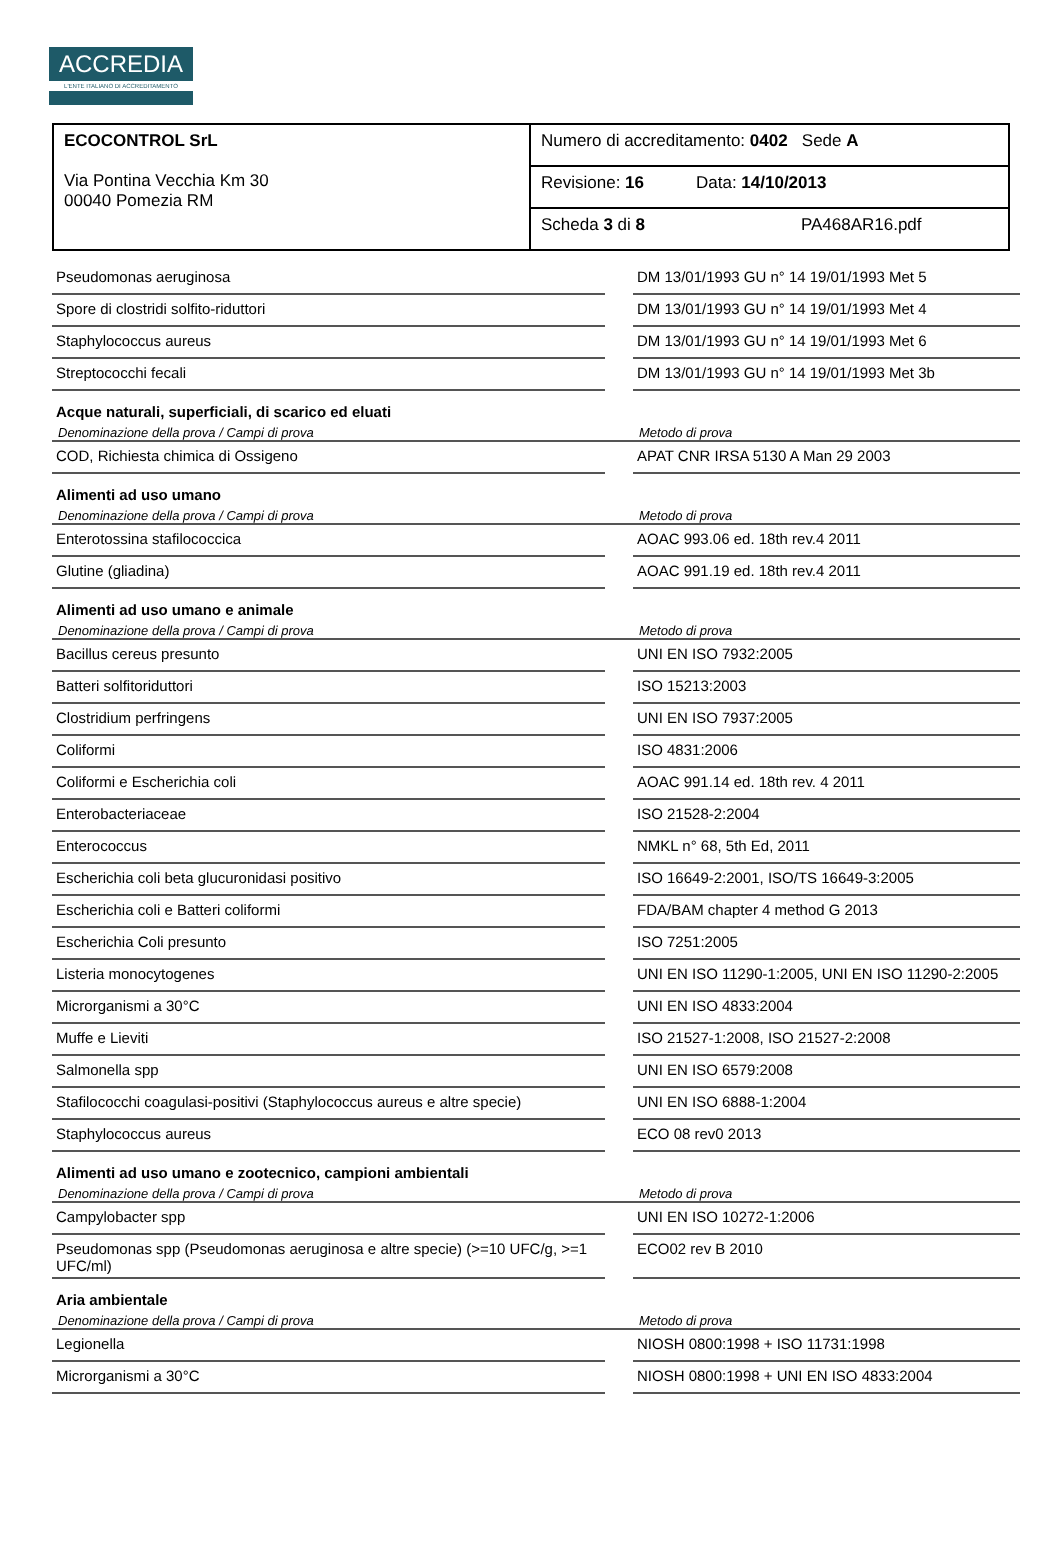ACCREDIA
L'ENTE ITALIANO DI ACCREDITAMENTO
| ECOCONTROL SrL Via Pontina Vecchia Km 30 00040 Pomezia RM | Numero di accreditamento: 0402 Sede A |
| | Revisione: 16 Data: 14/10/2013 |
| | Scheda 3 di 8 PA468AR16.pdf |
| Pseudomonas aeruginosa | | DM 13/01/1993 GU n° 14 19/01/1993 Met 5 |
| Spore di clostridi solfito-riduttori | | DM 13/01/1993 GU n° 14 19/01/1993 Met 4 |
| Staphylococcus aureus | | DM 13/01/1993 GU n° 14 19/01/1993 Met 6 |
| Streptococchi fecali | | DM 13/01/1993 GU n° 14 19/01/1993 Met 3b |
| Acque naturali, superficiali, di scarico ed eluati | | |
| Denominazione della prova / Campi di prova | | Metodo di prova |
| COD, Richiesta chimica di Ossigeno | | APAT CNR IRSA 5130 A Man 29 2003 |
| Alimenti ad uso umano | | |
| Denominazione della prova / Campi di prova | | Metodo di prova |
| Enterotossina stafilococcica | | AOAC 993.06 ed. 18th rev.4 2011 |
| Glutine (gliadina) | | AOAC 991.19 ed. 18th rev.4 2011 |
| Alimenti ad uso umano e animale | | |
| Denominazione della prova / Campi di prova | | Metodo di prova |
| Bacillus cereus presunto | | UNI EN ISO 7932:2005 |
| Batteri solfitoriduttori | | ISO 15213:2003 |
| Clostridium perfringens | | UNI EN ISO 7937:2005 |
| Coliformi | | ISO 4831:2006 |
| Coliformi e Escherichia coli | | AOAC 991.14 ed. 18th rev. 4 2011 |
| Enterobacteriaceae | | ISO 21528-2:2004 |
| Enterococcus | | NMKL n° 68, 5th Ed, 2011 |
| Escherichia coli beta glucuronidasi positivo | | ISO 16649-2:2001, ISO/TS 16649-3:2005 |
| Escherichia coli e Batteri coliformi | | FDA/BAM chapter 4 method G 2013 |
| Escherichia Coli presunto | | ISO 7251:2005 |
| Listeria monocytogenes | | UNI EN ISO 11290-1:2005, UNI EN ISO 11290-2:2005 |
| Microrganismi a 30°C | | UNI EN ISO 4833:2004 |
| Muffe e Lieviti | | ISO 21527-1:2008, ISO 21527-2:2008 |
| Salmonella spp | | UNI EN ISO 6579:2008 |
| Stafilococchi coagulasi-positivi (Staphylococcus aureus e altre specie) | | UNI EN ISO 6888-1:2004 |
| Staphylococcus aureus | | ECO 08 rev0 2013 |
| Alimenti ad uso umano e zootecnico, campioni ambientali | | |
| Denominazione della prova / Campi di prova | | Metodo di prova |
| Campylobacter spp | | UNI EN ISO 10272-1:2006 |
| Pseudomonas spp (Pseudomonas aeruginosa e altre specie) (>=10 UFC/g, >=1 UFC/ml) | | ECO02 rev B 2010 |
| Aria ambientale | | |
| Denominazione della prova / Campi di prova | | Metodo di prova |
| Legionella | | NIOSH 0800:1998 + ISO 11731:1998 |
| Microrganismi a 30°C | | NIOSH 0800:1998 + UNI EN ISO 4833:2004 |